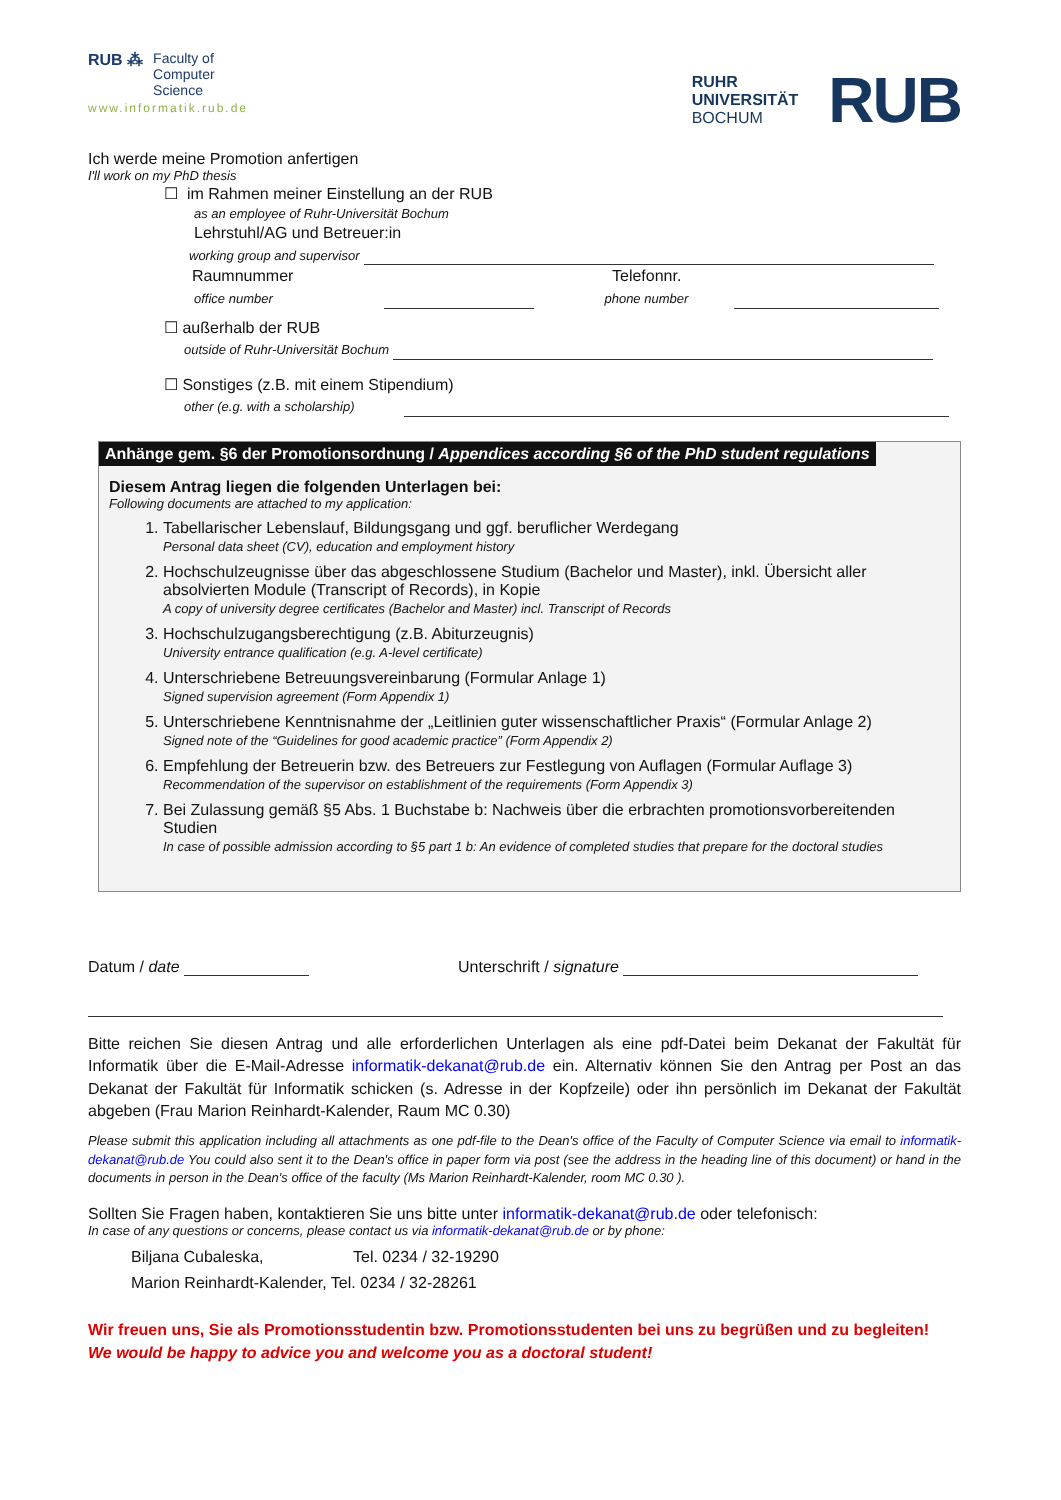RUB ⁂ Faculty of
Computer
Science
www.informatik.rub.de
RUHR
UNIVERSITÄT
BOCHUM
RUB
Ich werde meine Promotion anfertigen
I'll work on my PhD thesis
☐ im Rahmen meiner Einstellung an der RUB
as an employee of Ruhr-Universität Bochum
Lehrstuhl/AG und Betreuer:in
working group and supervisor
Raumnummer Telefonnr.
office number phone number
☐ außerhalb der RUB
outside of Ruhr-Universität Bochum
☐ Sonstiges (z.B. mit einem Stipendium)
other (e.g. with a scholarship)
Anhänge gem. §6 der Promotionsordnung / Appendices according §6 of the PhD student regulations
Diesem Antrag liegen die folgenden Unterlagen bei:
Following documents are attached to my application:
1. Tabellarischer Lebenslauf, Bildungsgang und ggf. beruflicher Werdegang
Personal data sheet (CV), education and employment history
2. Hochschulzeugnisse über das abgeschlossene Studium (Bachelor und Master), inkl. Übersicht aller absolvierten Module (Transcript of Records), in Kopie
A copy of university degree certificates (Bachelor and Master) incl. Transcript of Records
3. Hochschulzugangsberechtigung (z.B. Abiturzeugnis)
University entrance qualification (e.g. A-level certificate)
4. Unterschriebene Betreuungsvereinbarung (Formular Anlage 1)
Signed supervision agreement (Form Appendix 1)
5. Unterschriebene Kenntnisnahme der „Leitlinien guter wissenschaftlicher Praxis“ (Formular Anlage 2)
Signed note of the “Guidelines for good academic practice” (Form Appendix 2)
6. Empfehlung der Betreuerin bzw. des Betreuers zur Festlegung von Auflagen (Formular Auflage 3)
Recommendation of the supervisor on establishment of the requirements (Form Appendix 3)
7. Bei Zulassung gemäß §5 Abs. 1 Buchstabe b: Nachweis über die erbrachten promotionsvorbereitenden Studien
In case of possible admission according to §5 part 1 b: An evidence of completed studies that prepare for the doctoral studies
Datum / date Unterschrift / signature
Bitte reichen Sie diesen Antrag und alle erforderlichen Unterlagen als eine pdf-Datei beim Dekanat der Fakultät für Informatik über die E-Mail-Adresse informatik-dekanat@rub.de ein. Alternativ können Sie den Antrag per Post an das Dekanat der Fakultät für Informatik schicken (s. Adresse in der Kopfzeile) oder ihn persönlich im Dekanat der Fakultät abgeben (Frau Marion Reinhardt-Kalender, Raum MC 0.30)
Please submit this application including all attachments as one pdf-file to the Dean's office of the Faculty of Computer Science via email to informatik-dekanat@rub.de You could also sent it to the Dean's office in paper form via post (see the address in the heading line of this document) or hand in the documents in person in the Dean's office of the faculty (Ms Marion Reinhardt-Kalender, room MC 0.30 ).
Sollten Sie Fragen haben, kontaktieren Sie uns bitte unter informatik-dekanat@rub.de oder telefonisch:
In case of any questions or concerns, please contact us via informatik-dekanat@rub.de or by phone:
Biljana Cubaleska, Tel. 0234 / 32-19290
Marion Reinhardt-Kalender, Tel. 0234 / 32-28261
Wir freuen uns, Sie als Promotionsstudentin bzw. Promotionsstudenten bei uns zu begrüßen und zu begleiten!
We would be happy to advice you and welcome you as a doctoral student!